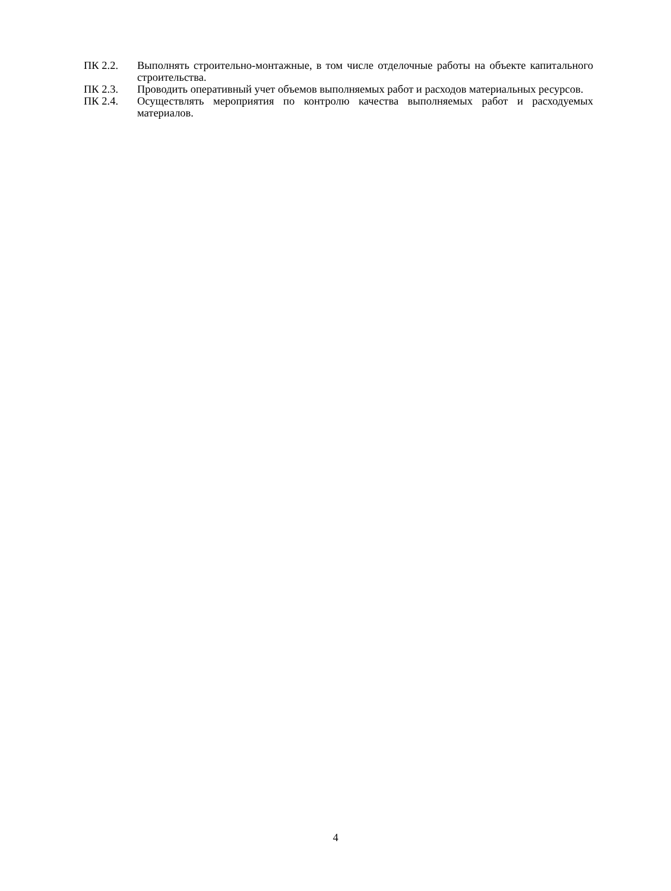ПК 2.2. Выполнять строительно-монтажные, в том числе отделочные работы на объекте капитального строительства.
ПК 2.3. Проводить оперативный учет объемов выполняемых работ и расходов материальных ресурсов.
ПК 2.4. Осуществлять мероприятия по контролю качества выполняемых работ и расходуемых материалов.
4